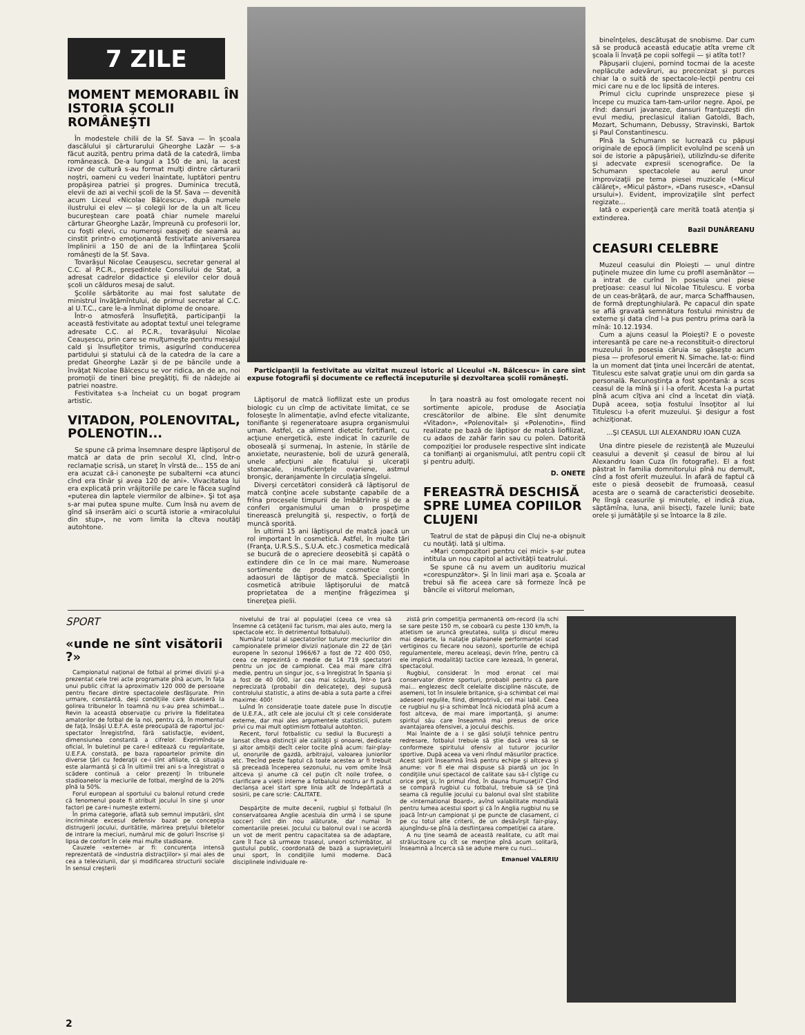7 ZILE
MOMENT MEMORABIL ÎN ISTORIA ŞCOLII ROMÂNEŞTI
În modestele chilii de la Sf. Sava — în şcoala dascălului şi cărturarului Gheorghe Lazăr — s-a făcut auzită, pentru prima dată de la catedră, limba românească. De-a lungul a 150 de ani, la acest izvor de cultură s-au format mulţi dintre cărturarii noştri, oameni cu vederi înaintate, luptători pentru propăşirea patriei şi progres. Duminica trecută, elevii de azi ai vechii şcoli de la Sf. Sava — devenită acum Liceul «Nicolae Bălcescu», după numele ilustrului ei elev — şi colegii lor de la un alt liceu bucureştean care poată chiar numele marelui cărturar Gheorghe Lazăr, împreună cu profesorii lor, cu foşti elevi, cu numeroşi oaspeţi de seamă au cinstit printr-o emoţionantă festivitate aniversarea împlinirii a 150 de ani de la înfiinţarea Şcolii româneşti de la Sf. Sava.
Tovarăşul Nicolae Ceauşescu, secretar general al C.C. al P.C.R., preşedintele Consiliului de Stat, a adresat cadrelor didactice şi elevilor celor două şcoli un călduros mesaj de salut.
Şcolile sărbătorite au mai fost salutate de ministrul învăţămîntului, de primul secretar al C.C. al U.T.C., care le-a înmînat diplome de onoare.
Într-o atmosferă însufleţită, participanţii la această festivitate au adoptat textul unei telegrame adresate C.C. al P.C.R., tovarăşului Nicolae Ceauşescu, prin care se mulţumeşte pentru mesajul cald şi însufleţitor trimis, asigurînd conducerea partidului şi statului că de la catedra de la care a predat Gheorghe Lazăr şi de pe băncile unde a învăţat Nicolae Bălcescu se vor ridica, an de an, noi promoţii de tineri bine pregătiţi, fii de nădejde ai patriei noastre.
Festivitatea s-a încheiat cu un bogat program artistic.
VITADON, POLENOVITAL, POLENOTIN...
Se spune că prima însemnare despre lăptişorul de matcă ar data de prin secolul XI, cînd, într-o reclamaţie scrisă, un stareţ în vîrstă de... 155 de ani era acuzat că-i canoneşte pe subalterni «ca atunci cînd era tînăr şi avea 120 de ani». Vivacitatea lui era explicată prin vrăjitoriile pe care le făcea sugînd «puterea din laptele viermilor de albine». Şi tot aşa s-ar mai putea spune multe. Cum însă nu avem de gînd să inserăm aici o scurtă istorie a «miracolului din stup», ne vom limita la cîteva noutăţi autohtone.
Participanţii la festivitate au vizitat muzeul istoric al Liceului «N. Bălcescu» în care sînt expuse fotografii şi documente ce reflectă începuturile şi dezvoltarea şcolii româneşti.
Lăptişorul de matcă liofilizat este un produs biologic cu un cîmp de activitate limitat, ce se foloseşte în alimentaţie, avînd efecte vitalizante, tonifiante şi regeneratoare asupra organismului uman. Astfel, ca aliment dietetic fortifiant, cu acţiune energetică, este indicat în cazurile de oboseală şi surmenaj, în astenie, în stările de anxietate, neurastenie, boli de uzură generală, unele afecţiuni ale ficatului şi ulceraţii stomacale, insuficienţele ovariene, astmul bronşic, deranjamente în circulaţia sîngelui.
Diverşi cercetători consideră că lăptişorul de matcă conţine acele substanţe capabile de a frîna procesele timpurii de îmbătrînire şi de a conferi organismului uman o prospeţime tinerească prelungită şi, respectiv, o forţă de muncă sporită.
În ultimii 15 ani lăptişorul de matcă joacă un rol important în cosmetică. Astfel, în multe ţări (Franţa, U.R.S.S., S.U.A. etc.) cosmetica medicală se bucură de o apreciere deosebită şi capătă o extindere din ce în ce mai mare. Numeroase sortimente de produse cosmetice conţin adaosuri de lăptişor de matcă. Specialiştii în cosmetică atribuie lăptişorului de matcă proprietatea de a menţine frăgezimea şi tinereţea pielii.
În ţara noastră au fost omologate recent noi sortimente apicole, produse de Asociaţia crescătorilor de albine. Ele sînt denumite «Vitadon», «Polenovital» şi «Polenotin», fiind realizate pe bază de lăptişor de matcă liofilizat, cu adaos de zahăr farin sau cu polen. Datorită compoziţiei lor produsele respective sînt indicate ca tonifianţi ai organismului, atît pentru copii cît şi pentru adulţi.
D. ONETE
FEREASTRĂ DESCHISĂ SPRE LUMEA COPIILOR CLUJENI
Teatrul de stat de păpuşi din Cluj ne-a obişnuit cu noutăţi. Iată şi ultima.
«Mari compozitori pentru cei mici» s-ar putea intitula un nou capitol al activităţii teatrului.
Se spune că nu avem un auditoriu muzical «corespunzător». Şi în linii mari aşa e. Şcoala ar trebui să fie aceea care să formeze încă pe băncile ei viitorul meloman,
bineînţeles, descătuşat de snobisme. Dar cum să se producă această educaţie atîta vreme cît şcoala îi învaţă pe copii solfegii — şi atîta tot!?
Păpuşarii clujeni, pornind tocmai de la aceste neplăcute adevăruri, au preconizat şi purces chiar la o suită de spectacole-lecţii pentru cei mici care nu e de loc lipsită de interes.
Primul ciclu cuprinde unsprezece piese şi începe cu muzica tam-tam-urilor negre. Apoi, pe rînd: dansuri javaneze, dansuri franţuzeşti din evul mediu, preclasicul italian Gatoldi, Bach, Mozart, Schumann, Debussy, Stravinski, Bartok şi Paul Constantinescu.
Pînă la Schumann se lucrează cu păpuşi originale de epocă (implicit evoluînd pe scenă un soi de istorie a păpuşăriei), utilizîndu-se diferite şi adecvate expresii scenografice. De la Schumann spectacolele au aerul unor improvizaţii pe tema piesei muzicale («Micul călăreţ», «Micul păstor», «Dans rusesc», «Dansul ursului»). Evident, improvizaţiile sînt perfect regizate...
Iată o experienţă care merită toată atenţia şi extinderea.
Bazil DUNĂREANU
CEASURI CELEBRE
Muzeul ceasului din Ploieşti — unul dintre puţinele muzee din lume cu profil asemănător — a intrat de curînd în posesia unei piese preţioase: ceasul lui Nicolae Titulescu. E vorba de un ceas-brăţară, de aur, marca Schaffhausen, de formă dreptunghiulară. Pe capacul din spate se află gravată semnătura fostului ministru de externe şi data cînd l-a pus pentru prima oară la mînă: 10.12.1934.
Cum a ajuns ceasul la Ploieşti? E o poveste interesantă pe care ne-a reconstituit-o directorul muzeului în posesia căruia se găseşte acum piesa — profesorul emerit N. Simache. Iat-o: fiind la un moment dat ţinta unei încercări de atentat, Titulescu este salvat graţie unui om din garda sa personală. Recunoştinţa a fost spontană: a scos ceasul de la mînă şi i l-a oferit. Acesta l-a purtat pînă acum cîţiva ani cînd a încetat din viaţă. După aceea, soţia fostului însoţitor al lui Titulescu l-a oferit muzeului. Şi desigur a fost achiziţionat.
...ŞI CEASUL LUI ALEXANDRU IOAN CUZA
Una dintre piesele de rezistenţă ale Muzeului ceasului a devenit şi ceasul de birou al lui Alexandru Ioan Cuza (în fotografie). El a fost păstrat în familia domnitorului pînă nu demult, cînd a fost oferit muzeului. În afară de faptul că este o piesă deosebit de frumoasă, ceasul acesta are o seamă de caracteristici deosebite. Pe lîngă ceasurile şi minutele, el indică ziua, săptămîna, luna, anii bisecţi, fazele lunii; bate orele şi jumătăţile şi se întoarce la 8 zile.
SPORT
«unde ne sînt visătorii ?»
Campionatul naţional de fotbal al primei divizii şi-a prezentat cele trei acte programate pînă acum, în faţa unui public cifrat la aproximativ 120 000 de persoane pentru fiecare dintre spectacolele desfăşurate. Prin urmare, constantă, deşi condiţiile care duseseră la golirea tribunelor în toamnă nu s-au prea schimbat... Revin la această observaţie cu privire la fidelitatea amatorilor de fotbal de la noi, pentru că, în momentul de faţă, însăşi U.E.F.A. este preocupată de raportul joc-spectator înregistrînd, fără satisfacţie, evident, dimensiunea constantă a cifrelor. Exprimîndu-se oficial, în buletinul pe care-l editează cu regularitate, U.E.F.A. constată, pe baza rapoartelor primite din diverse ţări cu federaţii ce-i sînt afiliate, că situaţia este alarmantă şi că în ultimii trei ani s-a înregistrat o scădere continuă a celor prezenţi în tribunele stadioanelor la meciurile de fotbal, mergînd de la 20% pînă la 50%.
Forul european al sportului cu balonul rotund crede că fenomenul poate fi atribuit jocului în sine şi unor factori pe care-i numeşte externi.
În prima categorie, aflată sub semnul imputării, sînt incriminate excesul defensiv bazat pe concepţia distrugerii jocului, duritătile, mărirea preţului biletelor de intrare la meciuri, numărul mic de goluri înscrise şi lipsa de confort în cele mai multe stadioane.
Cauzele «externe» ar fi: concurenţa intensă reprezentată de «industria distracţiilor» şi mai ales de cea a televiziunii, dar şi modificarea structurii sociale în sensul creşterii
nivelului de trai al populaţiei (ceea ce vrea să însemne că cetăţenii fac turism, mai ales auto, merg la spectacole etc. în detrimentul fotbalului).
Numărul total al spectatorilor tuturor meciurilor din campionatele primelor divizii naţionale din 22 de ţări europene în sezonul 1966/67 a fost de 72 400 050, ceea ce reprezintă o medie de 14 719 spectatori pentru un joc de campionat. Cea mai mare cifră medie, pentru un singur joc, s-a înregistrat în Spania şi a fost de 40 000, iar cea mai scăzută, într-o ţară neprecizată (probabil din delicateţe), deşi supusă controlului statistic, a atins de-abia a suta parte a cifrei maxime: 400!
Luînd în consideraţie toate datele puse în discuţie de U.E.F.A., atît cele ale jocului cît şi cele considerate externe, dar mai ales argumentele statisticii, putem privi cu mai mult optimism fotbalul autohton.
Recent, forul fotbalistic cu sediul la Bucureşti a lansat cîteva distincţii ale calităţii şi onoarei, dedicate şi altor ambiţii decît celor tocite pînă acum: fair-play-ul, onorurile de gazdă, arbitrajul, valoarea juniorilor etc. Trecînd peste faptul că toate acestea ar fi trebuit să preceadă începerea sezonului, nu vom omite însă altceva şi anume că cel puţin cît noile trofee, o clarificare a vieţii interne a fotbalului nostru ar fi putut declanşa acel start spre linia atît de îndepărtată a sosirii, pe care scrie: CALITATE.
*
Despărţite de multe decenii, rugbiul şi fotbalul (în conservatoarea Anglie acestuia din urmă i se spune soccer) sînt din nou alăturate, dar numai în comentariile presei. Jocului cu balonul oval i se acordă un vot de merit pentru capacitatea sa de adaptare, care îl face să urmeze traseul, uneori schimbător, al gustului public, coordonată de bază a supravieţuirii unui sport, în condiţiile lumii moderne. Dacă disciplinele individuale re-
zistă prin competiţia permanentă om-record (la schi se sare peste 150 m, se coboară cu peste 130 km/h, la atletism se aruncă greutatea, suliţa şi discul mereu mai departe, la nataţie plafoanele performanţei scad vertiginos cu fiecare nou sezon), sporturile de echipă regulamentele, mereu aceleaşi, devin frîne, pentru că ele implică modalităţi tactice care lezează, în general, spectacolul.
Rugbiul, considerat în mod eronat cel mai conservator dintre sporturi, probabil pentru că pare mai... englezesc decît celelalte discipline născute, de asemeni, tot în insulele britanice, şi-a schimbat cel mai adeseori regulile, fiind, dimpotrivă, cel mai labil. Ceea ce rugbiul nu şi-a schimbat încă niciodată pînă acum a fost altceva, de mai mare importanţă, şi anume: spiritul său care înseamnă mai presus de orice avantajarea ofensivei, a jocului deschis.
Mai înainte de a i se găsi soluţii tehnice pentru redresare, fotbalul trebuie să ştie dacă vrea să se conformeze spiritului ofensiv al tuturor jocurilor sportive. După aceea va veni rîndul măsurilor practice. Acest spirit înseamnă însă pentru echipe şi altceva şi anume: vor fi ele mai dispuse să piardă un joc în condiţiile unui spectacol de calitate sau să-l cîştige cu orice preţ şi, în primul rînd, în dauna frumuseţii? Cînd se compară rugbiul cu fotbalul, trebuie să se ţină seama că regulile jocului cu balonul oval sînt stabilite de «International Board», avînd valabilitate mondială pentru lumea acestui sport şi că în Anglia rugbiul nu se joacă într-un campionat şi pe puncte de clasament, ci pe cu totul alte criterii, de un desăvîrşit fair-play, ajungîndu-se pînă la desfiinţarea competiţiei ca atare.
A nu ţine seamă de această realitate, cu atît mai strălucitoare cu cît se menţine pînă acum solitară, înseamnă a încerca să se adune mere cu nuci...
Emanuel VALERIU
2